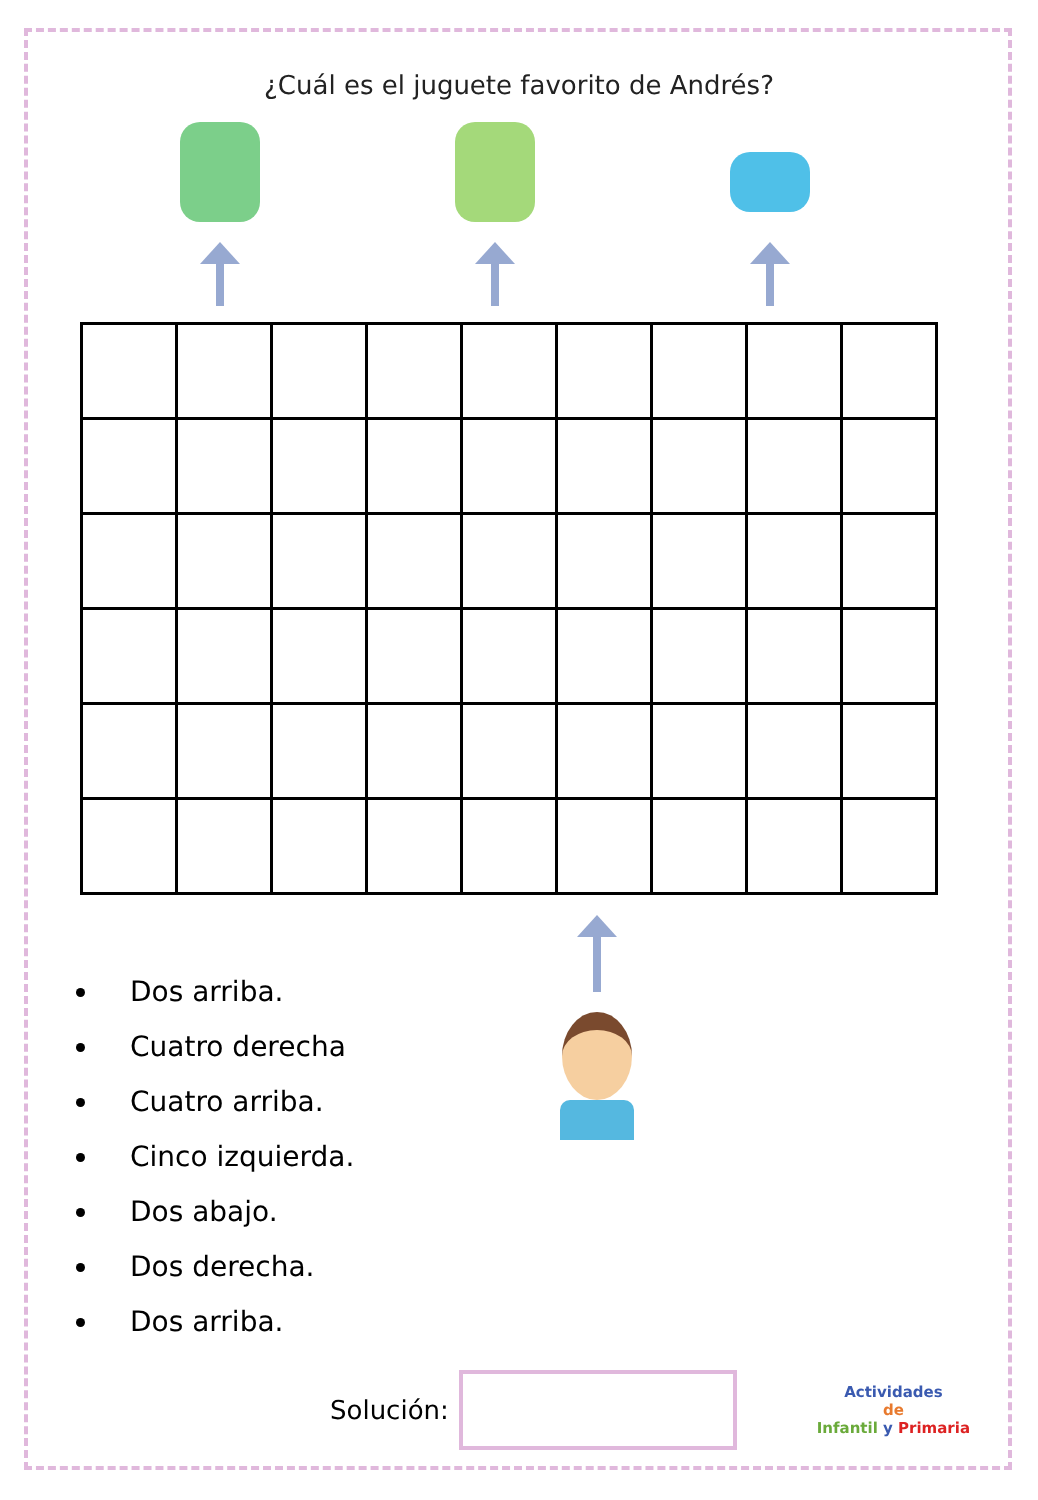¿Cuál es el juguete favorito de Andrés?
Dos arriba.
Cuatro derecha
Cuatro arriba.
Cinco izquierda.
Dos abajo.
Dos derecha.
Dos arriba.
Solución:
Actividades
de
Infantil y Primaria